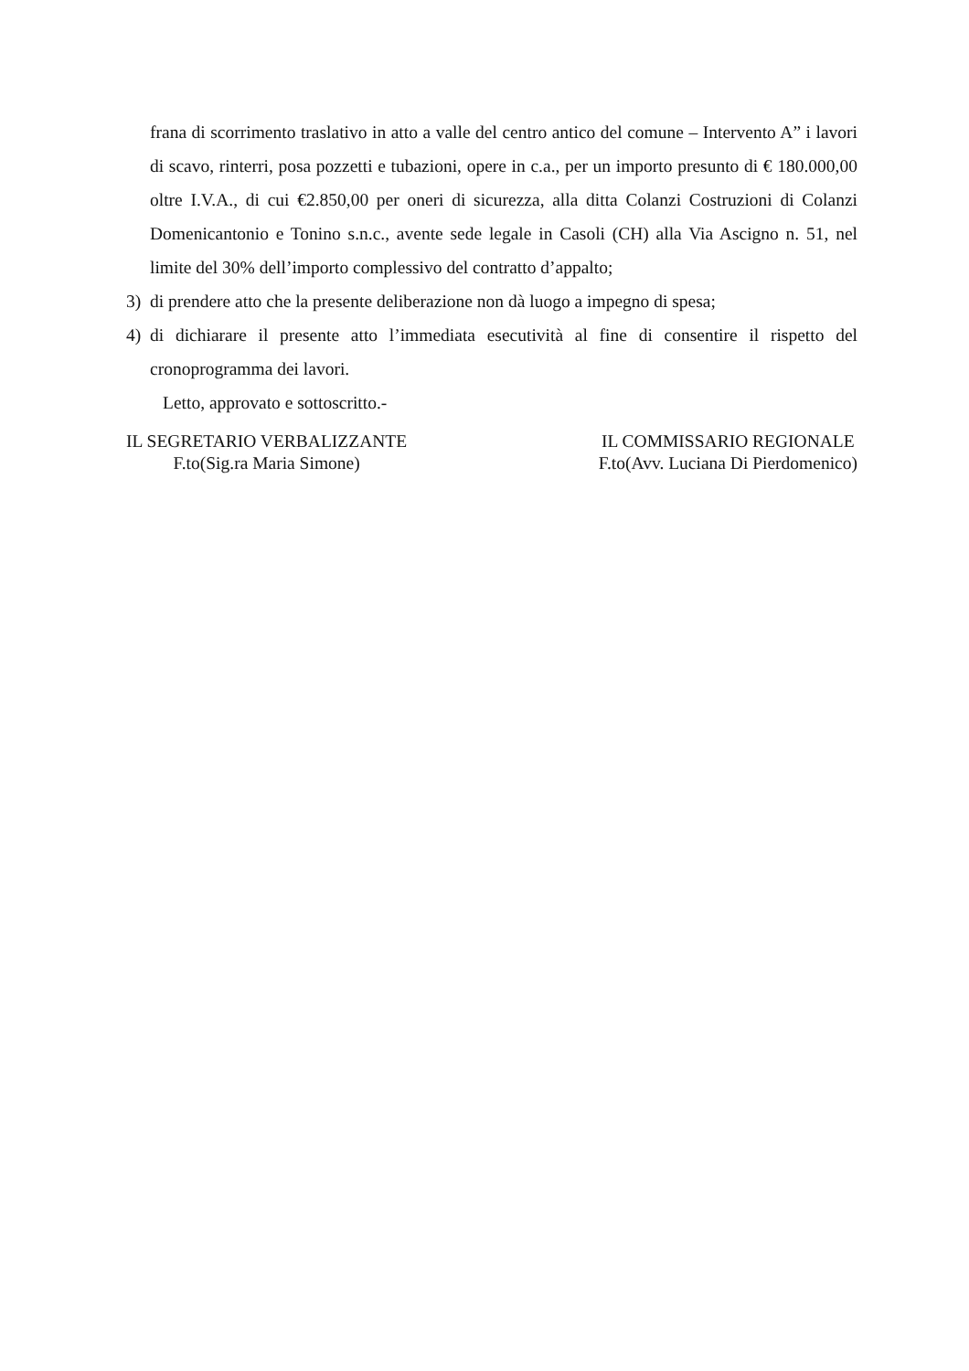frana di scorrimento traslativo in atto a valle del centro antico del comune – Intervento A” i lavori di scavo, rinterri, posa pozzetti e tubazioni, opere in c.a., per un importo presunto di € 180.000,00 oltre I.V.A., di cui €2.850,00 per oneri di sicurezza, alla ditta Colanzi Costruzioni di Colanzi Domenicantonio e Tonino s.n.c., avente sede legale in Casoli (CH) alla Via Ascigno n. 51, nel limite del 30% dell’importo complessivo del contratto d’appalto;
3) di prendere atto che la presente deliberazione non dà luogo a impegno di spesa;
4) di dichiarare il presente atto l’immediata esecutività al fine di consentire il rispetto del cronoprogramma dei lavori.
Letto, approvato e sottoscritto.-
IL SEGRETARIO VERBALIZZANTE
F.to(Sig.ra Maria Simone)
IL COMMISSARIO REGIONALE
F.to(Avv. Luciana Di Pierdomenico)